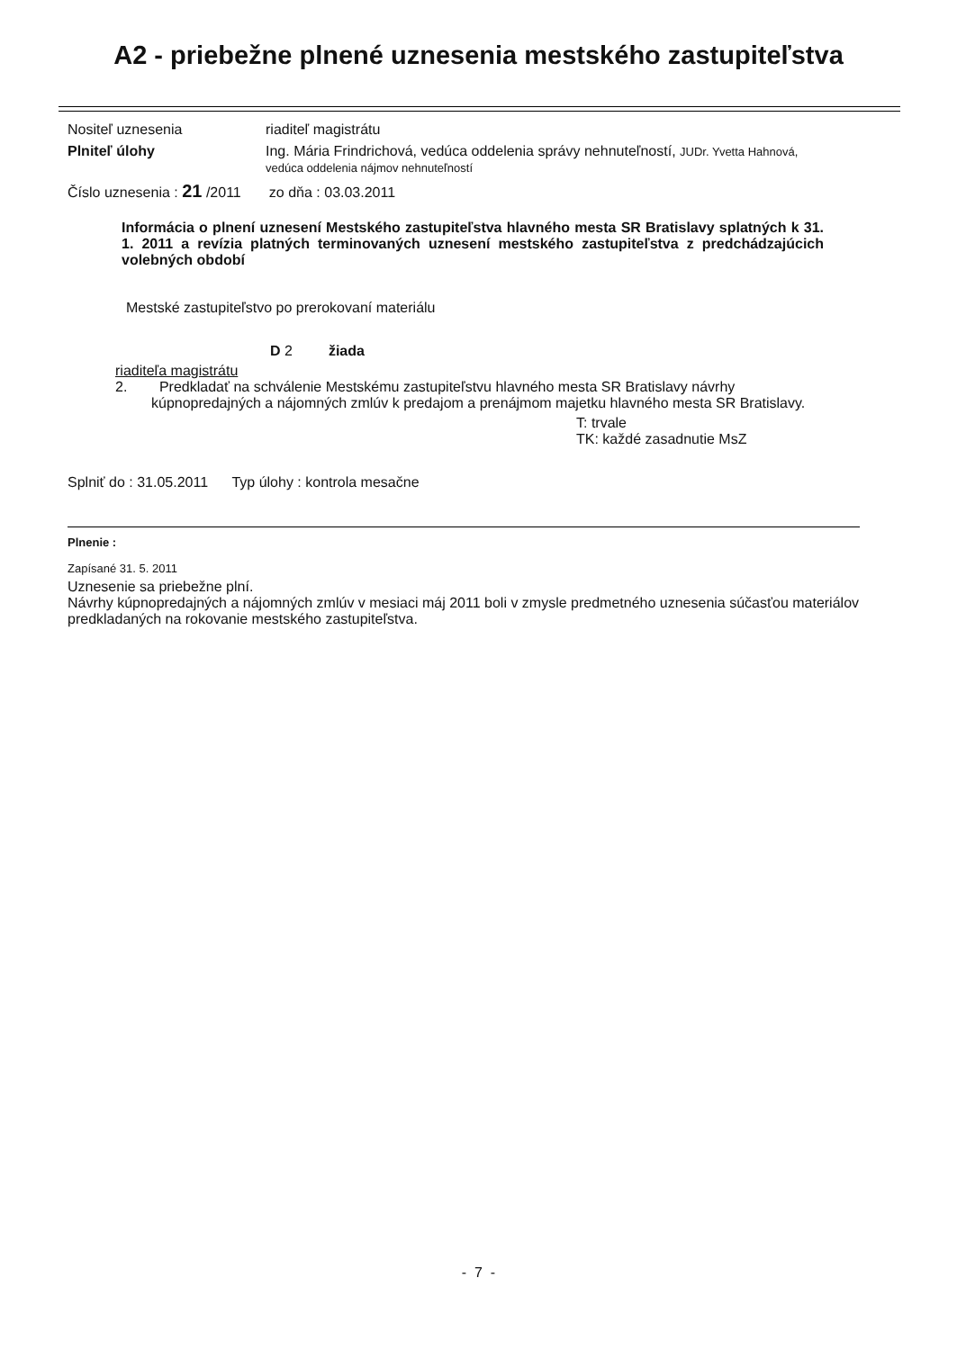A2 - priebežne plnené uznesenia mestského zastupiteľstva
Nositeľ uznesenia riaditeľ magistrátu
Plniteľ úlohy Ing. Mária Frindrichová, vedúca oddelenia správy nehnuteľností, JUDr. Yvetta Hahnová,
vedúca oddelenia nájmov nehnuteľností
Číslo uznesenia : 21 /2011 zo dňa : 03.03.2011
Informácia o plnení uznesení Mestského zastupiteľstva hlavného mesta SR Bratislavy splatných k 31. 1. 2011 a revízia platných terminovaných uznesení mestského zastupiteľstva z predchádzajúcich volebných období
Mestské zastupiteľstvo po prerokovaní materiálu
D 2 žiada
riaditeľa magistrátu
2. Predkladať na schválenie Mestskému zastupiteľstvu hlavného mesta SR Bratislavy návrhy
kúpnopredajných a nájomných zmlúv k predajom a prenájmom majetku hlavného mesta SR Bratislavy.
T: trvale
TK: každé zasadnutie MsZ
Splniť do : 31.05.2011 Typ úlohy : kontrola mesačne
Plnenie :
Zapísané 31. 5. 2011
Uznesenie sa priebežne plní.
Návrhy kúpnopredajných a nájomných zmlúv v mesiaci máj 2011 boli v zmysle predmetného uznesenia súčasťou materiálov predkladaných na rokovanie mestského zastupiteľstva.
- 7 -